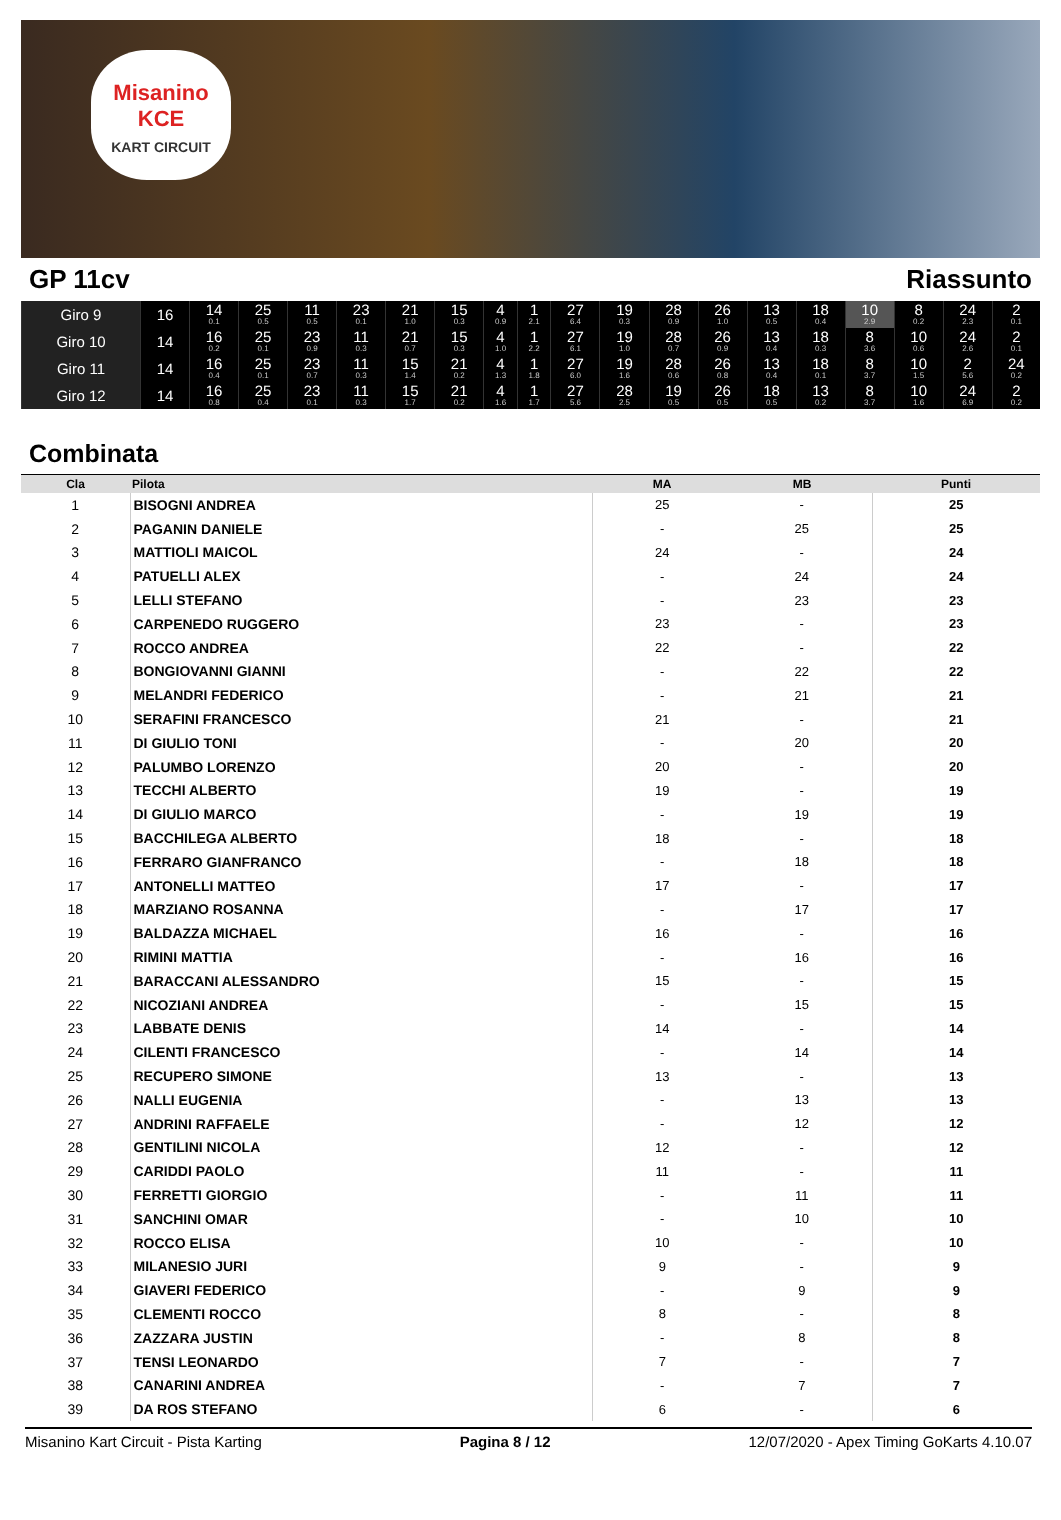Misanino
KCE
KART CIRCUIT
GP 11cv Riassunto
| Giro 9 | 16 | 14 0.1 | 25 0.5 | 11 0.5 | 23 0.1 | 21 1.0 | 15 0.3 | 4 0.9 | 1 2.1 | 27 6.4 | 19 0.3 | 28 0.9 | 26 1.0 | 13 0.5 | 18 0.4 | 10 2.9 | 8 0.2 | 24 2.3 | 2 0.1 |
| Giro 10 | 14 | 16 0.2 | 25 0.1 | 23 0.9 | 11 0.3 | 21 0.7 | 15 0.3 | 4 1.0 | 1 2.2 | 27 6.1 | 19 1.0 | 28 0.7 | 26 0.9 | 13 0.4 | 18 0.3 | 8 3.6 | 10 0.6 | 24 2.6 | 2 0.1 |
| Giro 11 | 14 | 16 0.4 | 25 0.1 | 23 0.7 | 11 0.3 | 15 1.4 | 21 0.2 | 4 1.3 | 1 1.8 | 27 6.0 | 19 1.6 | 28 0.6 | 26 0.8 | 13 0.4 | 18 0.1 | 8 3.7 | 10 1.5 | 2 5.6 | 24 0.2 |
| Giro 12 | 14 | 16 0.8 | 25 0.4 | 23 0.1 | 11 0.3 | 15 1.7 | 21 0.2 | 4 1.6 | 1 1.7 | 27 5.6 | 28 2.5 | 19 0.5 | 26 0.5 | 18 0.5 | 13 0.2 | 8 3.7 | 10 1.6 | 24 6.9 | 2 0.2 |
Combinata
| Cla | Pilota | MA | MB | Punti |
| --- | --- | --- | --- | --- |
| 1 | BISOGNI ANDREA | 25 | - | 25 |
| 2 | PAGANIN DANIELE | - | 25 | 25 |
| 3 | MATTIOLI MAICOL | 24 | - | 24 |
| 4 | PATUELLI ALEX | - | 24 | 24 |
| 5 | LELLI STEFANO | - | 23 | 23 |
| 6 | CARPENEDO RUGGERO | 23 | - | 23 |
| 7 | ROCCO ANDREA | 22 | - | 22 |
| 8 | BONGIOVANNI GIANNI | - | 22 | 22 |
| 9 | MELANDRI FEDERICO | - | 21 | 21 |
| 10 | SERAFINI FRANCESCO | 21 | - | 21 |
| 11 | DI GIULIO TONI | - | 20 | 20 |
| 12 | PALUMBO LORENZO | 20 | - | 20 |
| 13 | TECCHI ALBERTO | 19 | - | 19 |
| 14 | DI GIULIO MARCO | - | 19 | 19 |
| 15 | BACCHILEGA ALBERTO | 18 | - | 18 |
| 16 | FERRARO GIANFRANCO | - | 18 | 18 |
| 17 | ANTONELLI MATTEO | 17 | - | 17 |
| 18 | MARZIANO ROSANNA | - | 17 | 17 |
| 19 | BALDAZZA MICHAEL | 16 | - | 16 |
| 20 | RIMINI MATTIA | - | 16 | 16 |
| 21 | BARACCANI ALESSANDRO | 15 | - | 15 |
| 22 | NICOZIANI ANDREA | - | 15 | 15 |
| 23 | LABBATE DENIS | 14 | - | 14 |
| 24 | CILENTI FRANCESCO | - | 14 | 14 |
| 25 | RECUPERO SIMONE | 13 | - | 13 |
| 26 | NALLI EUGENIA | - | 13 | 13 |
| 27 | ANDRINI RAFFAELE | - | 12 | 12 |
| 28 | GENTILINI NICOLA | 12 | - | 12 |
| 29 | CARIDDI PAOLO | 11 | - | 11 |
| 30 | FERRETTI GIORGIO | - | 11 | 11 |
| 31 | SANCHINI OMAR | - | 10 | 10 |
| 32 | ROCCO ELISA | 10 | - | 10 |
| 33 | MILANESIO JURI | 9 | - | 9 |
| 34 | GIAVERI FEDERICO | - | 9 | 9 |
| 35 | CLEMENTI ROCCO | 8 | - | 8 |
| 36 | ZAZZARA JUSTIN | - | 8 | 8 |
| 37 | TENSI LEONARDO | 7 | - | 7 |
| 38 | CANARINI ANDREA | - | 7 | 7 |
| 39 | DA ROS STEFANO | 6 | - | 6 |
Misanino Kart Circuit - Pista Karting Pagina 8 / 12 12/07/2020 - Apex Timing GoKarts 4.10.07